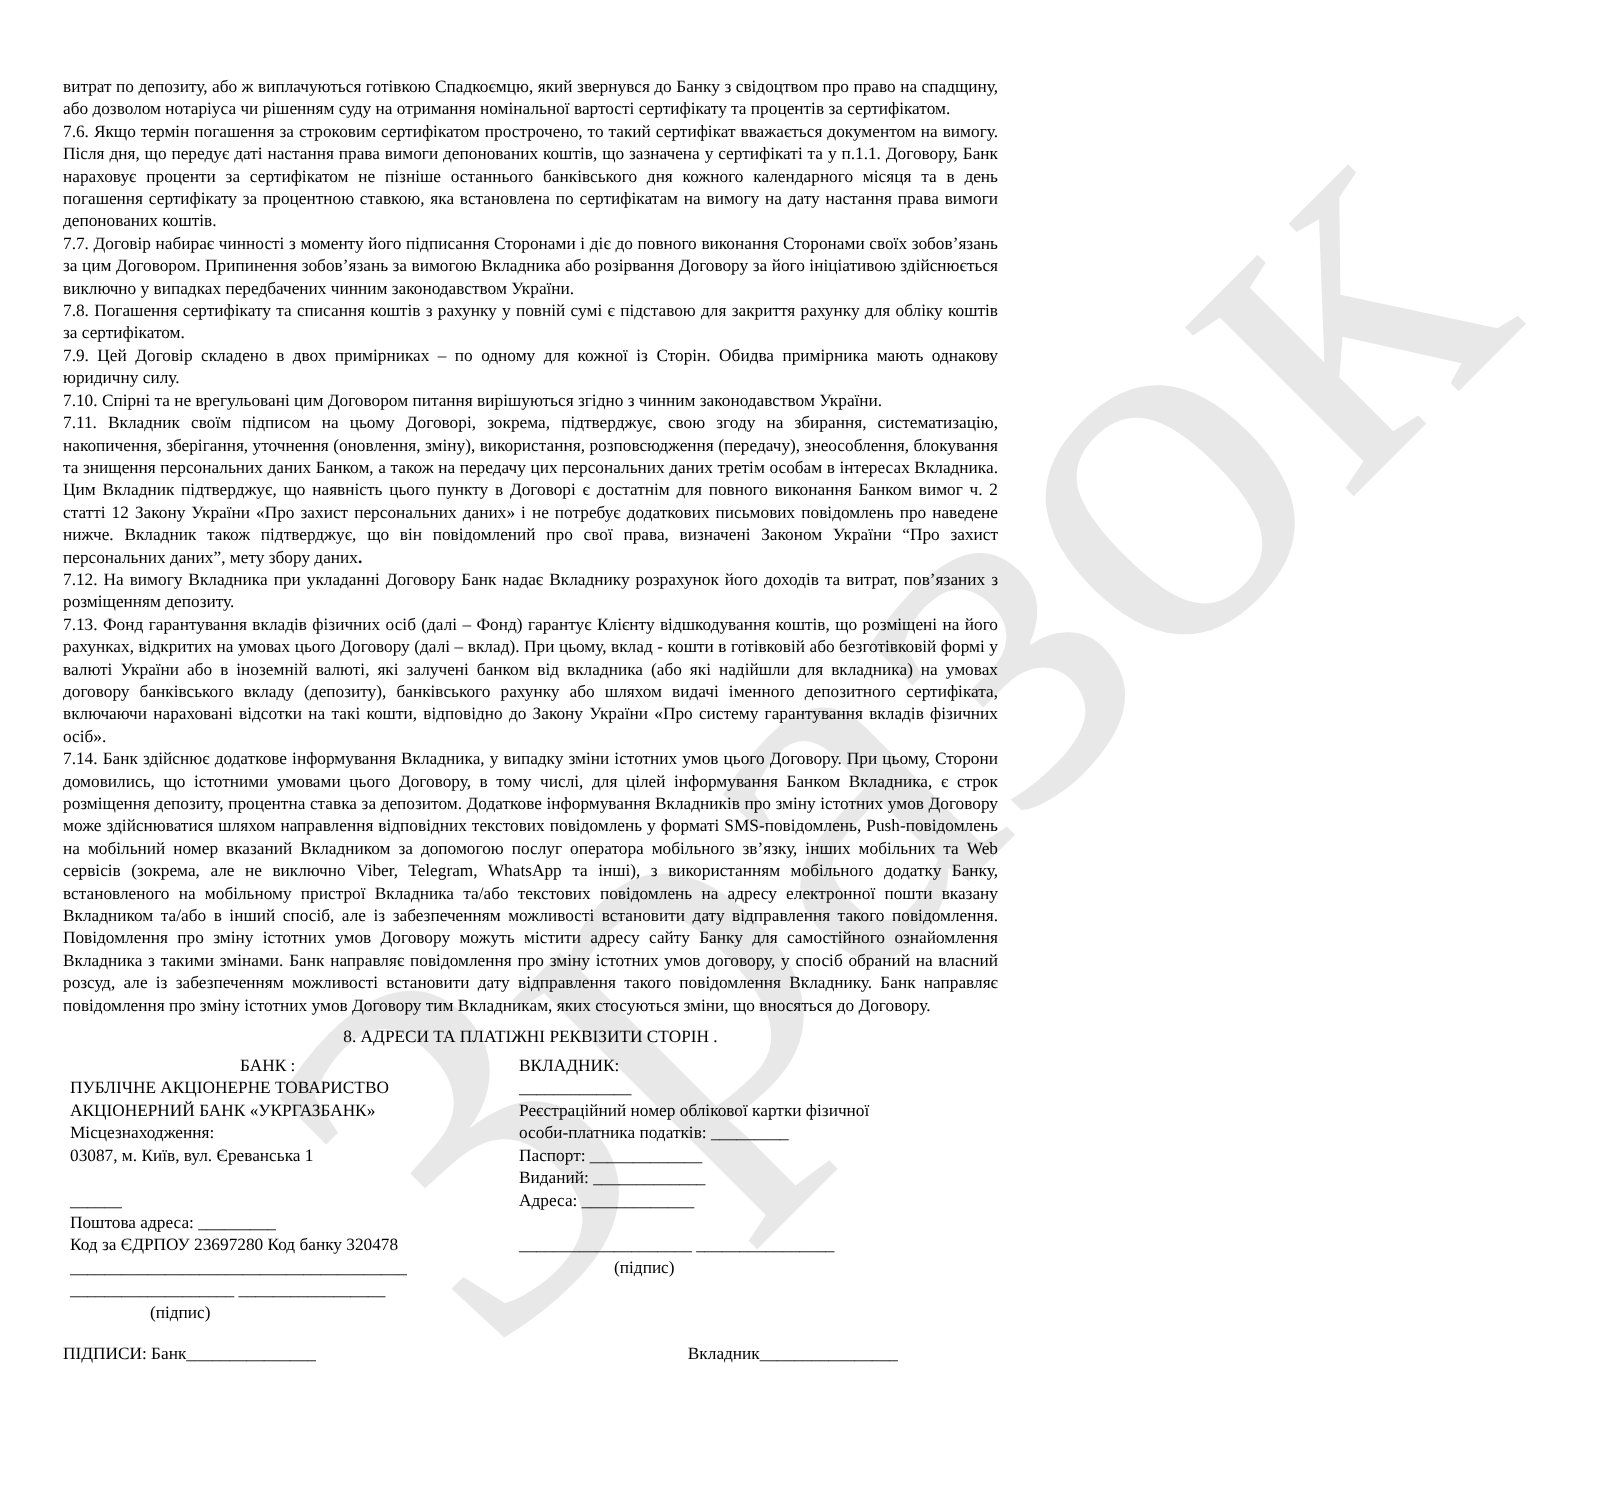Зразок
витрат по депозиту, або ж виплачуються готівкою Спадкоємцю, який звернувся до Банку з свідоцтвом про право на спадщину, або дозволом нотаріуса чи рішенням суду на отримання номінальної вартості сертифікату та процентів за сертифікатом.
7.6. Якщо термін погашення за строковим сертифікатом прострочено, то такий сертифікат вважається документом на вимогу. Після дня, що передує даті настання права вимоги депонованих коштів, що зазначена у сертифікаті та у п.1.1. Договору, Банк нараховує проценти за сертифікатом не пізніше останнього банківського дня кожного календарного місяця та в день погашення сертифікату за процентною ставкою, яка встановлена по сертифікатам на вимогу на дату настання права вимоги депонованих коштів.
7.7. Договір набирає чинності з моменту його підписання Сторонами і діє до повного виконання Сторонами своїх зобов’язань за цим Договором. Припинення зобов’язань за вимогою Вкладника або розірвання Договору за його ініціативою здійснюється виключно у випадках передбачених чинним законодавством України.
7.8. Погашення сертифікату та списання коштів з рахунку у повній сумі є підставою для закриття рахунку для обліку коштів за сертифікатом.
7.9. Цей Договір складено в двох примірниках – по одному для кожної із Сторін. Обидва примірника мають однакову юридичну силу.
7.10. Спірні та не врегульовані цим Договором питання вирішуються згідно з чинним законодавством України.
7.11. Вкладник своїм підписом на цьому Договорі, зокрема, підтверджує, свою згоду на збирання, систематизацію, накопичення, зберігання, уточнення (оновлення, зміну), використання, розповсюдження (передачу), знеособлення, блокування та знищення персональних даних Банком, а також на передачу цих персональних даних третім особам в інтересах Вкладника. Цим Вкладник підтверджує, що наявність цього пункту в Договорі є достатнім для повного виконання Банком вимог ч. 2 статті 12 Закону України «Про захист персональних даних» і не потребує додаткових письмових повідомлень про наведене нижче. Вкладник також підтверджує, що він повідомлений про свої права, визначені Законом України “Про захист персональних даних”, мету збору даних.
7.12. На вимогу Вкладника при укладанні Договору Банк надає Вкладнику розрахунок його доходів та витрат, пов’язаних з розміщенням депозиту.
7.13. Фонд гарантування вкладів фізичних осіб (далі – Фонд) гарантує Клієнту відшкодування коштів, що розміщені на його рахунках, відкритих на умовах цього Договору (далі – вклад). При цьому, вклад - кошти в готівковій або безготівковій формі у валюті України або в іноземній валюті, які залучені банком від вкладника (або які надійшли для вкладника) на умовах договору банківського вкладу (депозиту), банківського рахунку або шляхом видачі іменного депозитного сертифіката, включаючи нараховані відсотки на такі кошти, відповідно до Закону України «Про систему гарантування вкладів фізичних осіб».
7.14. Банк здійснює додаткове інформування Вкладника, у випадку зміни істотних умов цього Договору. При цьому, Сторони домовились, що істотними умовами цього Договору, в тому числі, для цілей інформування Банком Вкладника, є строк розміщення депозиту, процентна ставка за депозитом. Додаткове інформування Вкладників про зміну істотних умов Договору може здійснюватися шляхом направлення відповідних текстових повідомлень у форматі SMS-повідомлень, Push-повідомлень на мобільний номер вказаний Вкладником за допомогою послуг оператора мобільного зв’язку, інших мобільних та Web сервісів (зокрема, але не виключно Viber, Telegram, WhatsApp та інші), з використанням мобільного додатку Банку, встановленого на мобільному пристрої Вкладника та/або текстових повідомлень на адресу електронної пошти вказану Вкладником та/або в інший спосіб, але із забезпеченням можливості встановити дату відправлення такого повідомлення. Повідомлення про зміну істотних умов Договору можуть містити адресу сайту Банку для самостійного ознайомлення Вкладника з такими змінами. Банк направляє повідомлення про зміну істотних умов договору, у спосіб обраний на власний розсуд, але із забезпеченням можливості встановити дату відправлення такого повідомлення Вкладнику. Банк направляє повідомлення про зміну істотних умов Договору тим Вкладникам, яких стосуються зміни, що вносяться до Договору.
8. АДРЕСИ ТА ПЛАТІЖНІ РЕКВІЗИТИ СТОРІН .
БАНК :
ПУБЛІЧНЕ АКЦІОНЕРНЕ ТОВАРИСТВО
АКЦІОНЕРНИЙ БАНК «УКРГАЗБАНК»
Місцезнаходження:
03087, м. Київ, вул. Єреванська 1
______
Поштова адреса: _________
Код за ЄДРПОУ 23697280 Код банку 320478
_______________________________________
___________________ _________________
(підпис)
ВКЛАДНИК:
_____________
Реєстраційний номер облікової картки фізичної
особи-платника податків: _________
Паспорт: _____________
Виданий: _____________
Адреса: _____________
____________________ ________________
(підпис)
ПІДПИСИ: Банк_______________ Вкладник________________